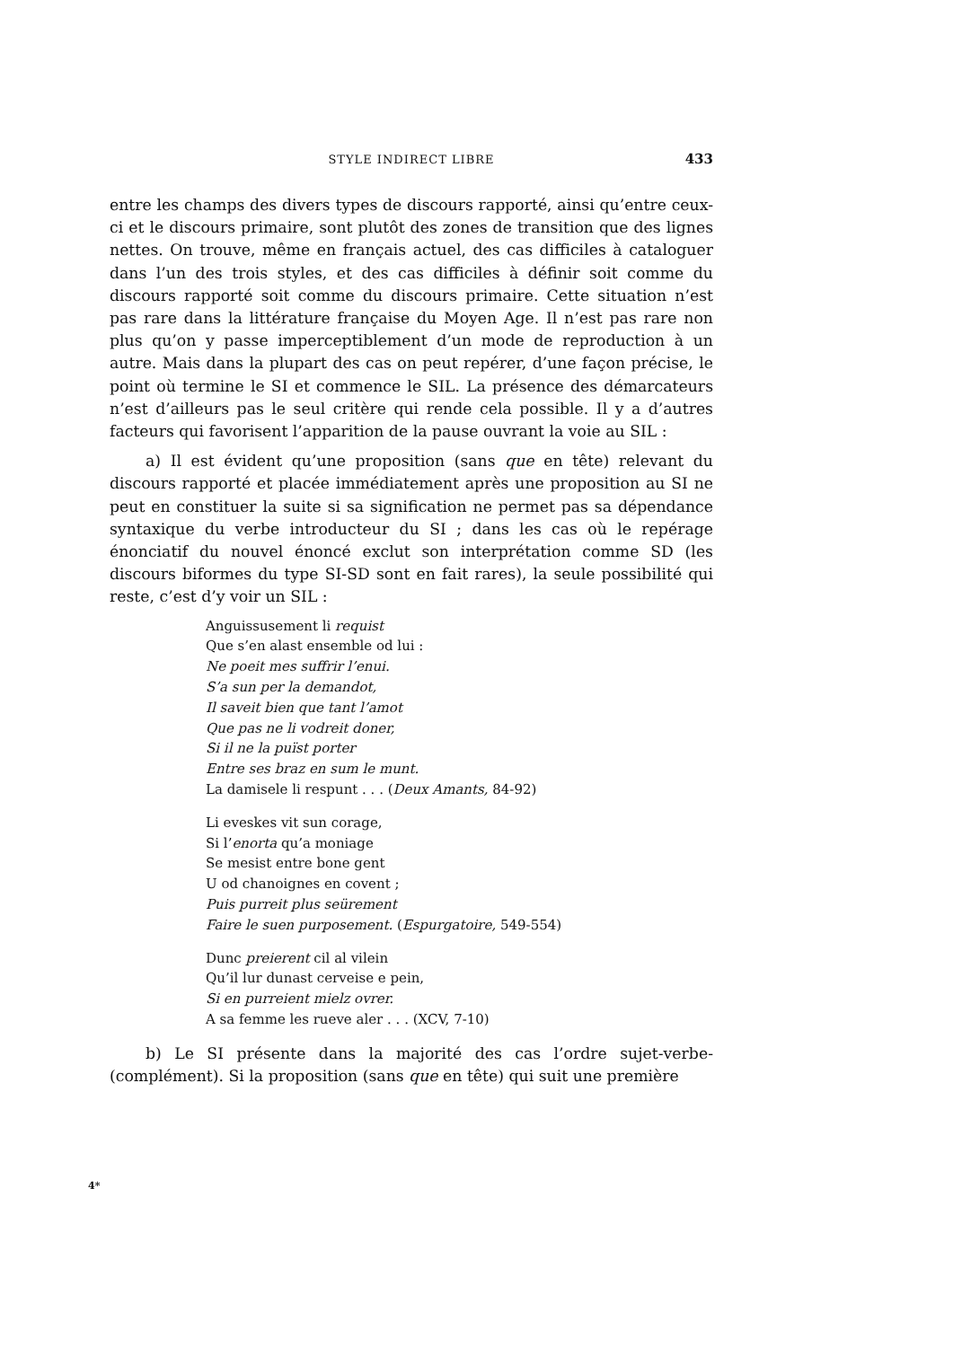STYLE INDIRECT LIBRE
433
entre les champs des divers types de discours rapporté, ainsi qu’entre ceux-ci et le discours primaire, sont plutôt des zones de transition que des lignes nettes. On trouve, même en français actuel, des cas difficiles à cataloguer dans l’un des trois styles, et des cas difficiles à définir soit comme du discours rapporté soit comme du discours primaire. Cette situation n’est pas rare dans la littérature française du Moyen Age. Il n’est pas rare non plus qu’on y passe imperceptiblement d’un mode de reproduction à un autre. Mais dans la plupart des cas on peut repérer, d’une façon précise, le point où termine le SI et commence le SIL. La présence des démarcateurs n’est d’ailleurs pas le seul critère qui rende cela possible. Il y a d’autres facteurs qui favorisent l’apparition de la pause ouvrant la voie au SIL :
a) Il est évident qu’une proposition (sans que en tête) relevant du discours rapporté et placée immédiatement après une proposition au SI ne peut en constituer la suite si sa signification ne permet pas sa dépendance syntaxique du verbe introducteur du SI ; dans les cas où le repérage énonciatif du nouvel énoncé exclut son interprétation comme SD (les discours biformes du type SI-SD sont en fait rares), la seule possibilité qui reste, c’est d’y voir un SIL :
Anguissusement li requist
Que s’en alast ensemble od lui :
Ne poeit mes suffrir l’enui.
S’a sun per la demandot,
Il saveit bien que tant l’amot
Que pas ne li vodreit doner,
Si il ne la puïst porter
Entre ses braz en sum le munt.
La damisele li respunt . . . (Deux Amants, 84-92)
Li eveskes vit sun corage,
Si l’enorta qu’a moniage
Se mesist entre bone gent
U od chanoignes en covent ;
Puis purreit plus seürement
Faire le suen purposement. (Espurgatoire, 549-554)
Dunc preierent cil al vilein
Qu’il lur dunast cerveise e pein,
Si en purreient mielz ovrer.
A sa femme les rueve aler . . . (XCV, 7-10)
b) Le SI présente dans la majorité des cas l’ordre sujet-verbe-(complément). Si la proposition (sans que en tête) qui suit une première
4*